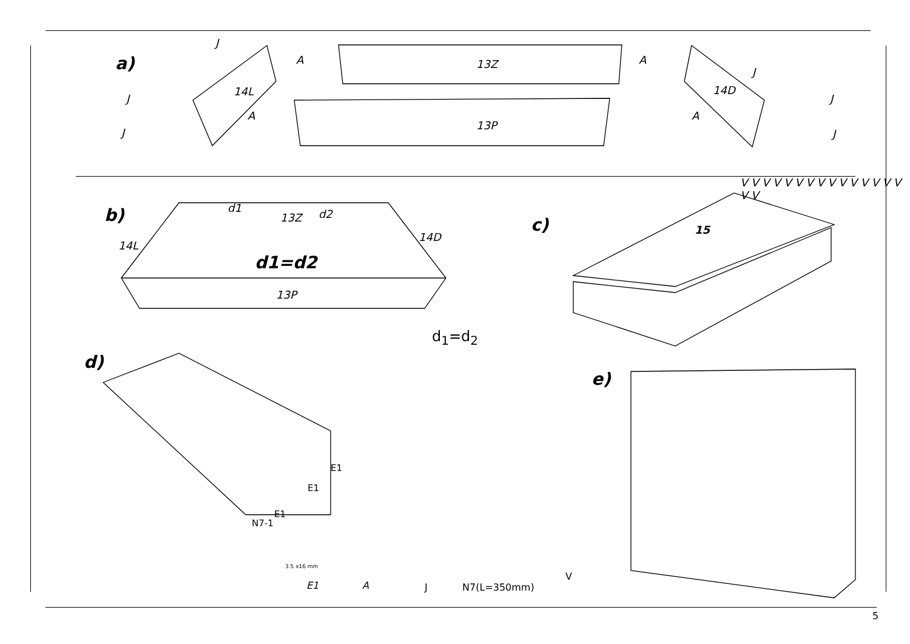a) 13Z
13P
14L 14D
J
J
J
J
J
J
A A
A A
b) d1
13Z d2
14L
14D
d1=d2
13P
d<sub>1</sub>=d<sub>2</sub>
c) 15
V V V V V V V V V V V V V V V V V
d)
E1
E1
E1
N7-1
3.5 x16 mm
E1 A J N7(L=350mm)
V
e)
5